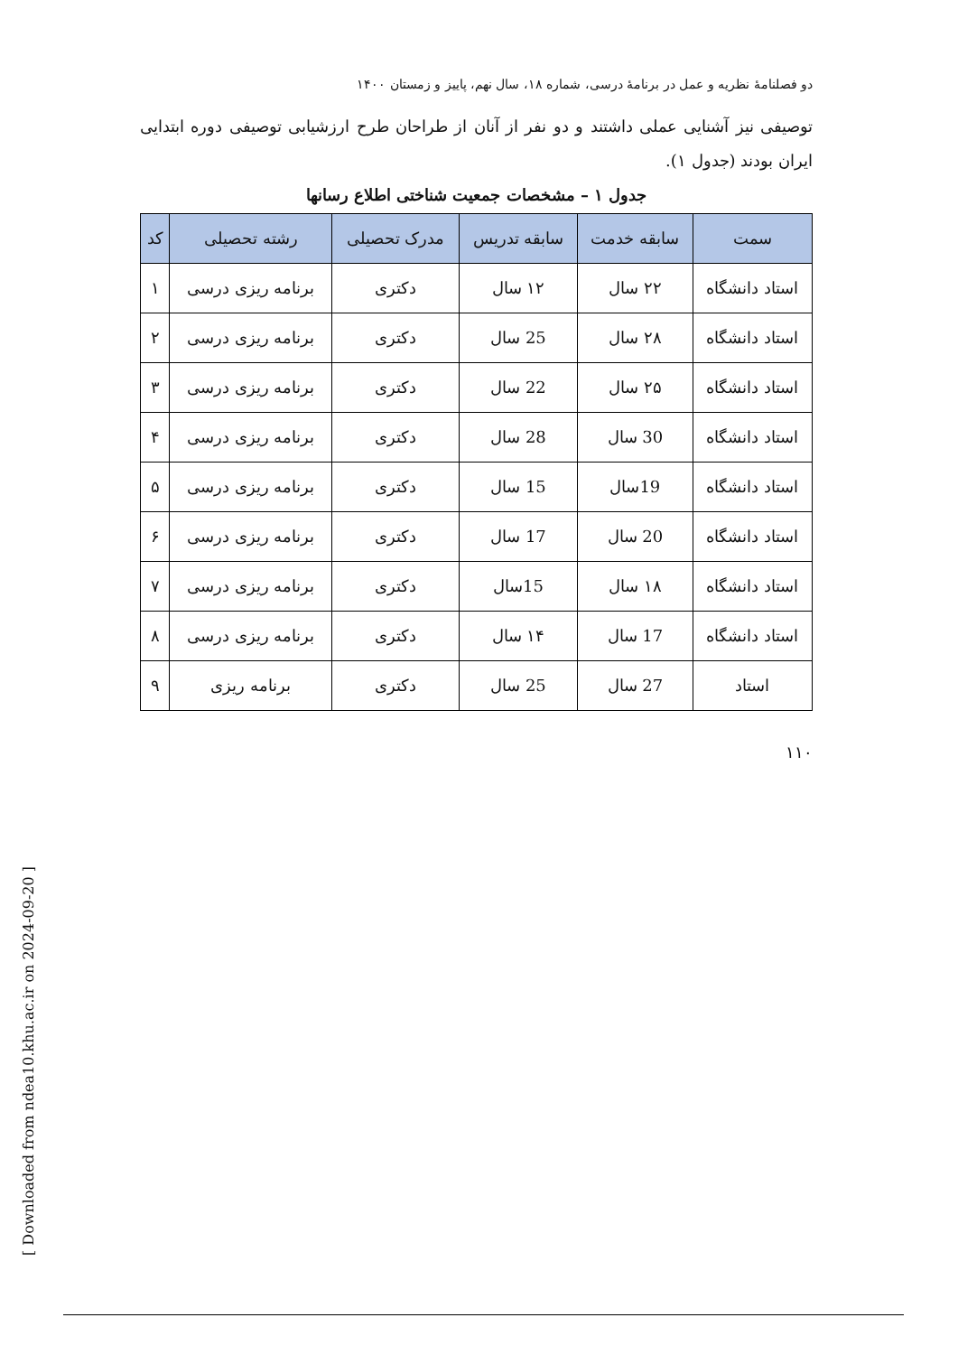دو فصلنامهٔ نظریه و عمل در برنامهٔ درسی، شماره ۱۸، سال نهم، پاییز و زمستان ۱۴۰۰
توصیفی نیز آشنایی عملی داشتند و دو نفر از آنان از طراحان طرح ارزشیابی توصیفی دوره ابتدایی ایران بودند (جدول ۱).
جدول ۱ – مشخصات جمعیت شناختی اطلاع رسانها
| سمت | سابقه خدمت | سابقه تدریس | مدرک تحصیلی | رشته تحصیلی | کد |
| --- | --- | --- | --- | --- | --- |
| استاد دانشگاه | ۲۲ سال | ۱۲ سال | دکتری | برنامه ریزی درسی | ۱ |
| استاد دانشگاه | ۲۸ سال | 25 سال | دکتری | برنامه ریزی درسی | ۲ |
| استاد دانشگاه | ۲۵ سال | 22 سال | دکتری | برنامه ریزی درسی | ۳ |
| استاد دانشگاه | 30 سال | 28 سال | دکتری | برنامه ریزی درسی | ۴ |
| استاد دانشگاه | 19سال | 15 سال | دکتری | برنامه ریزی درسی | ۵ |
| استاد دانشگاه | 20 سال | 17 سال | دکتری | برنامه ریزی درسی | ۶ |
| استاد دانشگاه | ۱۸ سال | 15سال | دکتری | برنامه ریزی درسی | ۷ |
| استاد دانشگاه | 17 سال | ۱۴ سال | دکتری | برنامه ریزی درسی | ۸ |
| استاد | 27 سال | 25 سال | دکتری | برنامه ریزی | ۹ |
۱۱۰
[ Downloaded from ndea10.khu.ac.ir on 2024-09-20 ]